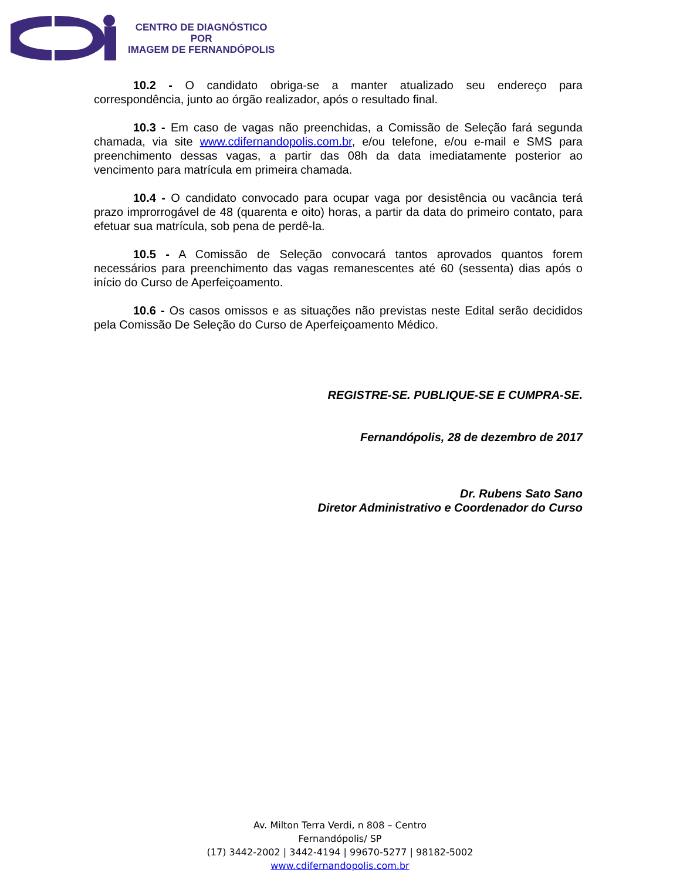CENTRO DE DIAGNÓSTICO
POR
IMAGEM DE FERNANDÓPOLIS
10.2 - O candidato obriga-se a manter atualizado seu endereço para correspondência, junto ao órgão realizador, após o resultado final.
10.3 - Em caso de vagas não preenchidas, a Comissão de Seleção fará segunda chamada, via site www.cdifernandopolis.com.br, e/ou telefone, e/ou e-mail e SMS para preenchimento dessas vagas, a partir das 08h da data imediatamente posterior ao vencimento para matrícula em primeira chamada.
10.4 - O candidato convocado para ocupar vaga por desistência ou vacância terá prazo improrrogável de 48 (quarenta e oito) horas, a partir da data do primeiro contato, para efetuar sua matrícula, sob pena de perdê-la.
10.5 - A Comissão de Seleção convocará tantos aprovados quantos forem necessários para preenchimento das vagas remanescentes até 60 (sessenta) dias após o início do Curso de Aperfeiçoamento.
10.6 - Os casos omissos e as situações não previstas neste Edital serão decididos pela Comissão De Seleção do Curso de Aperfeiçoamento Médico.
REGISTRE-SE. PUBLIQUE-SE E CUMPRA-SE.
Fernandópolis, 28 de dezembro de 2017
Dr. Rubens Sato Sano
Diretor Administrativo e Coordenador do Curso
Av. Milton Terra Verdi, n 808 – Centro
Fernandópolis/ SP
(17) 3442-2002 | 3442-4194 | 99670-5277 | 98182-5002
www.cdifernandopolis.com.br